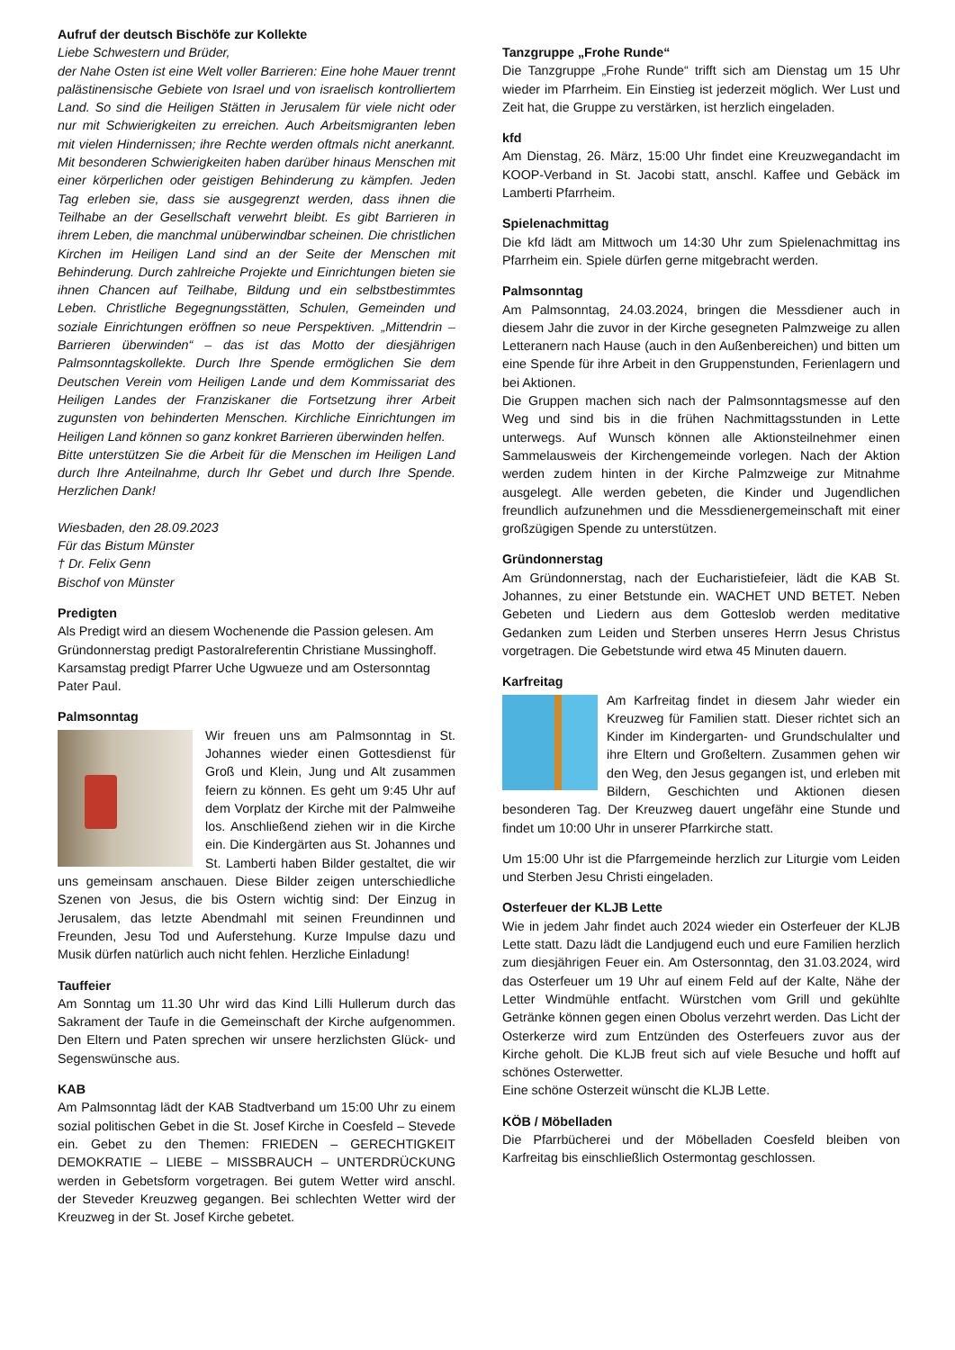Aufruf der deutsch Bischöfe zur Kollekte
Liebe Schwestern und Brüder,
der Nahe Osten ist eine Welt voller Barrieren: Eine hohe Mauer trennt palästinensische Gebiete von Israel und von israelisch kontrolliertem Land. So sind die Heiligen Stätten in Jerusalem für viele nicht oder nur mit Schwierigkeiten zu erreichen. Auch Arbeitsmigranten leben mit vielen Hindernissen; ihre Rechte werden oftmals nicht anerkannt. Mit besonderen Schwierigkeiten haben darüber hinaus Menschen mit einer körperlichen oder geistigen Behinderung zu kämpfen. Jeden Tag erleben sie, dass sie ausgegrenzt werden, dass ihnen die Teilhabe an der Gesellschaft verwehrt bleibt. Es gibt Barrieren in ihrem Leben, die manchmal unüberwindbar scheinen. Die christlichen Kirchen im Heiligen Land sind an der Seite der Menschen mit Behinderung. Durch zahlreiche Projekte und Einrichtungen bieten sie ihnen Chancen auf Teilhabe, Bildung und ein selbstbestimmtes Leben. Christliche Begegnungsstätten, Schulen, Gemeinden und soziale Einrichtungen eröffnen so neue Perspektiven. „Mittendrin – Barrieren überwinden“ – das ist das Motto der diesjährigen Palmsonntagskollekte. Durch Ihre Spende ermöglichen Sie dem Deutschen Verein vom Heiligen Lande und dem Kommissariat des Heiligen Landes der Franziskaner die Fortsetzung ihrer Arbeit zugunsten von behinderten Menschen. Kirchliche Einrichtungen im Heiligen Land können so ganz konkret Barrieren überwinden helfen.
Bitte unterstützen Sie die Arbeit für die Menschen im Heiligen Land durch Ihre Anteilnahme, durch Ihr Gebet und durch Ihre Spende. Herzlichen Dank!
Wiesbaden, den 28.09.2023
Für das Bistum Münster
† Dr. Felix Genn
Bischof von Münster
Predigten
Als Predigt wird an diesem Wochenende die Passion gelesen. Am Gründonnerstag predigt Pastoralreferentin Christiane Mussinghoff. Karsamstag predigt Pfarrer Uche Ugwueze und am Ostersonntag Pater Paul.
Palmsonntag
Wir freuen uns am Palmsonntag in St. Johannes wieder einen Gottesdienst für Groß und Klein, Jung und Alt zusammen feiern zu können. Es geht um 9:45 Uhr auf dem Vorplatz der Kirche mit der Palmweihe los. Anschließend ziehen wir in die Kirche ein. Die Kindergärten aus St. Johannes und St. Lamberti haben Bilder gestaltet, die wir uns gemeinsam anschauen. Diese Bilder zeigen unterschiedliche Szenen von Jesus, die bis Ostern wichtig sind: Der Einzug in Jerusalem, das letzte Abendmahl mit seinen Freundinnen und Freunden, Jesu Tod und Auferstehung. Kurze Impulse dazu und Musik dürfen natürlich auch nicht fehlen. Herzliche Einladung!
Tauffeier
Am Sonntag um 11.30 Uhr wird das Kind Lilli Hullerum durch das Sakrament der Taufe in die Gemeinschaft der Kirche aufgenommen. Den Eltern und Paten sprechen wir unsere herzlichsten Glück- und Segenswünsche aus.
KAB
Am Palmsonntag lädt der KAB Stadtverband um 15:00 Uhr zu einem sozial politischen Gebet in die St. Josef Kirche in Coesfeld – Stevede ein. Gebet zu den Themen: FRIEDEN – GERECHTIGKEIT DEMOKRATIE – LIEBE – MISSBRAUCH – UNTERDRÜCKUNG werden in Gebetsform vorgetragen. Bei gutem Wetter wird anschl. der Steveder Kreuzweg gegangen. Bei schlechten Wetter wird der Kreuzweg in der St. Josef Kirche gebetet.
Tanzgruppe „Frohe Runde“
Die Tanzgruppe „Frohe Runde“ trifft sich am Dienstag um 15 Uhr wieder im Pfarrheim. Ein Einstieg ist jederzeit möglich. Wer Lust und Zeit hat, die Gruppe zu verstärken, ist herzlich eingeladen.
kfd
Am Dienstag, 26. März, 15:00 Uhr findet eine Kreuzwegandacht im KOOP-Verband in St. Jacobi statt, anschl. Kaffee und Gebäck im Lamberti Pfarrheim.
Spielenachmittag
Die kfd lädt am Mittwoch um 14:30 Uhr zum Spielenachmittag ins Pfarrheim ein. Spiele dürfen gerne mitgebracht werden.
Palmsonntag
Am Palmsonntag, 24.03.2024, bringen die Messdiener auch in diesem Jahr die zuvor in der Kirche gesegneten Palmzweige zu allen Letteranern nach Hause (auch in den Außenbereichen) und bitten um eine Spende für ihre Arbeit in den Gruppenstunden, Ferienlagern und bei Aktionen.
Die Gruppen machen sich nach der Palmsonntagsmesse auf den Weg und sind bis in die frühen Nachmittagsstunden in Lette unterwegs. Auf Wunsch können alle Aktionsteilnehmer einen Sammelausweis der Kirchengemeinde vorlegen. Nach der Aktion werden zudem hinten in der Kirche Palmzweige zur Mitnahme ausgelegt. Alle werden gebeten, die Kinder und Jugendlichen freundlich aufzunehmen und die Messdienergemeinschaft mit einer großzügigen Spende zu unterstützen.
Gründonnerstag
Am Gründonnerstag, nach der Eucharistiefeier, lädt die KAB St. Johannes, zu einer Betstunde ein. WACHET UND BETET. Neben Gebeten und Liedern aus dem Gotteslob werden meditative Gedanken zum Leiden und Sterben unseres Herrn Jesus Christus vorgetragen. Die Gebetstunde wird etwa 45 Minuten dauern.
Karfreitag
Am Karfreitag findet in diesem Jahr wieder ein Kreuzweg für Familien statt. Dieser richtet sich an Kinder im Kindergarten- und Grundschulalter und ihre Eltern und Großeltern. Zusammen gehen wir den Weg, den Jesus gegangen ist, und erleben mit Bildern, Geschichten und Aktionen diesen besonderen Tag. Der Kreuzweg dauert ungefähr eine Stunde und findet um 10:00 Uhr in unserer Pfarrkirche statt.
Um 15:00 Uhr ist die Pfarrgemeinde herzlich zur Liturgie vom Leiden und Sterben Jesu Christi eingeladen.
Osterfeuer der KLJB Lette
Wie in jedem Jahr findet auch 2024 wieder ein Osterfeuer der KLJB Lette statt. Dazu lädt die Landjugend euch und eure Familien herzlich zum diesjährigen Feuer ein. Am Ostersonntag, den 31.03.2024, wird das Osterfeuer um 19 Uhr auf einem Feld auf der Kalte, Nähe der Letter Windmühle entfacht. Würstchen vom Grill und gekühlte Getränke können gegen einen Obolus verzehrt werden. Das Licht der Osterkerze wird zum Entzünden des Osterfeuers zuvor aus der Kirche geholt. Die KLJB freut sich auf viele Besuche und hofft auf schönes Osterwetter.
Eine schöne Osterzeit wünscht die KLJB Lette.
KÖB / Möbelladen
Die Pfarrbücherei und der Möbelladen Coesfeld bleiben von Karfreitag bis einschließlich Ostermontag geschlossen.